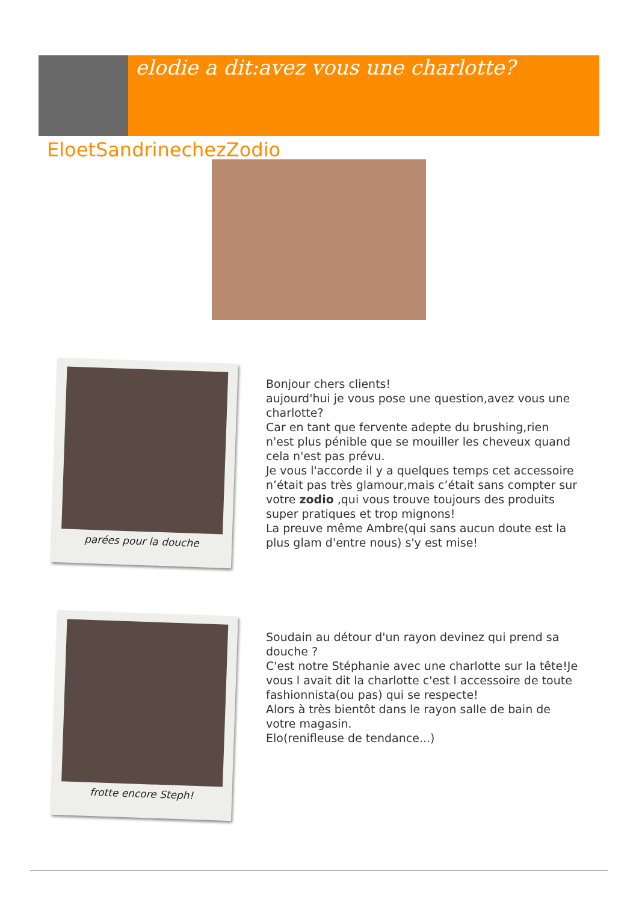elodie a dit:avez vous une charlotte?
EloetSandrinechezZodio
parées pour la douche
Bonjour chers clients!
aujourd'hui je vous pose une question,avez vous une charlotte?
Car en tant que fervente adepte du brushing,rien n'est plus pénible que se mouiller les cheveux quand cela n'est pas prévu.
Je vous l'accorde il y a quelques temps cet accessoire n’était pas très glamour,mais c’était sans compter sur votre zodio ,qui vous trouve toujours des produits super pratiques et trop mignons!
La preuve même Ambre(qui sans aucun doute est la plus glam d'entre nous) s'y est mise!
frotte encore Steph!
Soudain au détour d'un rayon devinez qui prend sa douche ?
C'est notre Stéphanie avec une charlotte sur la tête!Je vous l avait dit la charlotte c'est l accessoire de toute fashionnista(ou pas) qui se respecte!
Alors à très bientôt dans le rayon salle de bain de votre magasin.
Elo(renifleuse de tendance...)